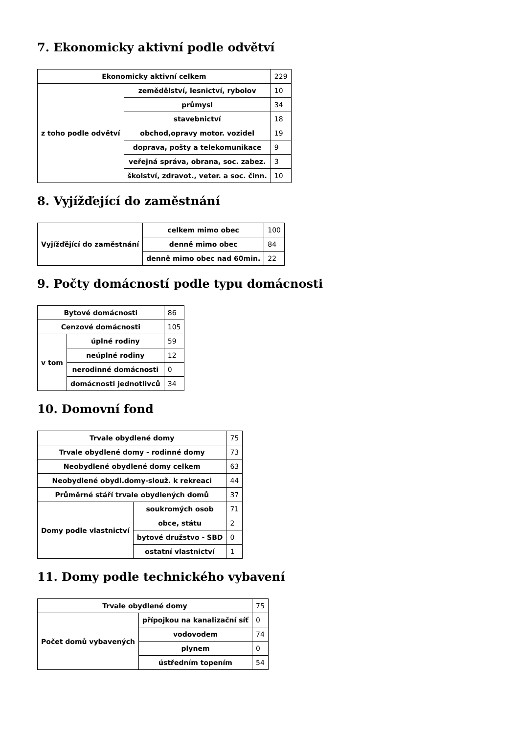7. Ekonomicky aktivní podle odvětví
| Ekonomicky aktivní celkem | | 229 |
| z toho podle odvětví | zemědělství, lesnictví, rybolov | 10 |
| | průmysl | 34 |
| | stavebnictví | 18 |
| | obchod,opravy motor. vozidel | 19 |
| | doprava, pošty a telekomunikace | 9 |
| | veřejná správa, obrana, soc. zabez. | 3 |
| | školství, zdravot., veter. a soc. činn. | 10 |
8. Vyjížďející do zaměstnání
| Vyjížďějící do zaměstnání | celkem mimo obec | 100 |
| | denně mimo obec | 84 |
| | denně mimo obec nad 60min. | 22 |
9. Počty domácností podle typu domácnosti
| Bytové domácnosti | | 86 |
| Cenzové domácnosti | | 105 |
| v tom | úplné rodiny | 59 |
| | neúplné rodiny | 12 |
| | nerodinné domácnosti | 0 |
| | domácnosti jednotlivců | 34 |
10. Domovní fond
| Trvale obydlené domy | | 75 |
| Trvale obydlené domy - rodinné domy | | 73 |
| Neobydlené obydlené domy celkem | | 63 |
| Neobydlené obydl.domy-slouž. k rekreaci | | 44 |
| Průměrné stáří trvale obydlených domů | | 37 |
| Domy podle vlastnictví | soukromých osob | 71 |
| | obce, státu | 2 |
| | bytové družstvo - SBD | 0 |
| | ostatní vlastnictví | 1 |
11. Domy podle technického vybavení
| Trvale obydlené domy | | 75 |
| Počet domů vybavených | přípojkou na kanalizační síť | 0 |
| | vodovodem | 74 |
| | plynem | 0 |
| | ústředním topením | 54 |